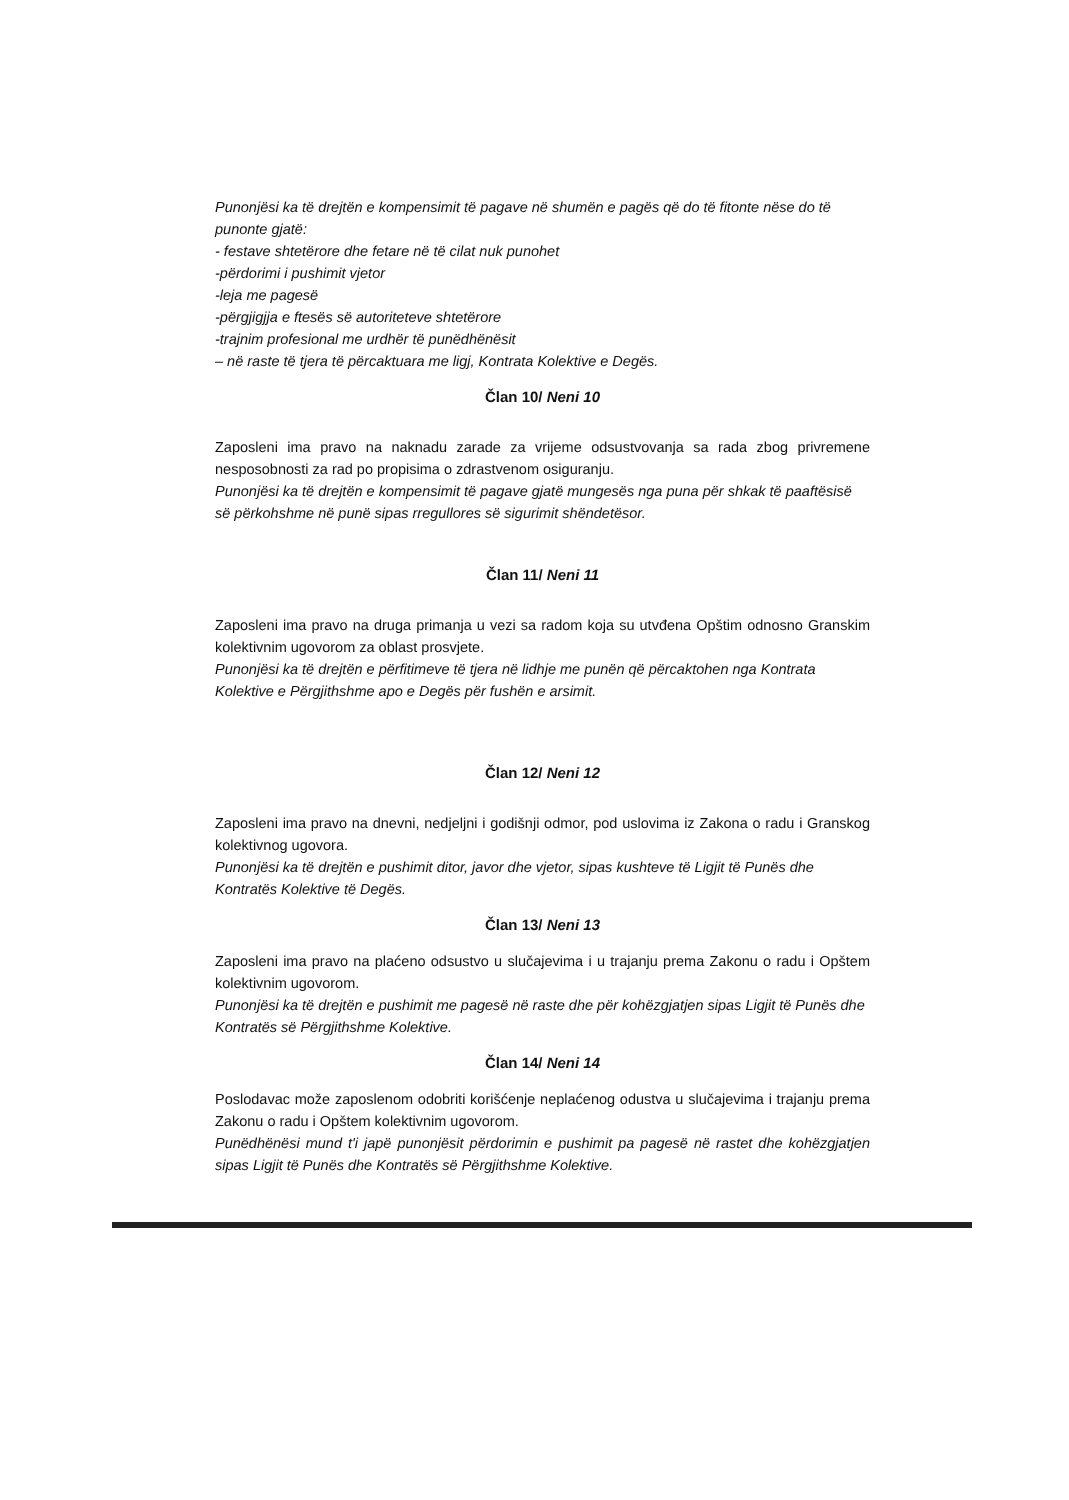Punonjësi ka të drejtën e kompensimit të pagave në shumën e pagës që do të fitonte nëse do të punonte gjatë:
- festave shtetërore dhe fetare në të cilat nuk punohet
-përdorimi i pushimit vjetor
-leja me pagesë
-përgjigjja e ftesës së autoriteteve shtetërore
-trajnim profesional me urdhër të punëdhënësit
– në raste të tjera të përcaktuara me ligj, Kontrata Kolektive e Degës.
Član 10/ Neni 10
Zaposleni ima pravo na naknadu zarade za vrijeme odsustvovanja sa rada zbog privremene nesposobnosti za rad po propisima o zdrastvenom osiguranju.
Punonjësi ka të drejtën e kompensimit të pagave gjatë mungesës nga puna për shkak të paaftësisë së përkohshme në punë sipas rregullores së sigurimit shëndetësor.
Član 11/ Neni 11
Zaposleni ima pravo na druga primanja u vezi sa radom koja su utvđena Opštim odnosno Granskim kolektivnim ugovorom za oblast prosvjete.
Punonjësi ka të drejtën e përfitimeve të tjera në lidhje me punën që përcaktohen nga Kontrata Kolektive e Përgjithshme apo e Degës për fushën e arsimit.
Član 12/ Neni 12
Zaposleni ima pravo na dnevni, nedjeljni i godišnji odmor, pod uslovima iz Zakona o radu i Granskog kolektivnog ugovora.
Punonjësi ka të drejtën e pushimit ditor, javor dhe vjetor, sipas kushteve të Ligjit të Punës dhe Kontratës Kolektive të Degës.
Član 13/ Neni 13
Zaposleni ima pravo na plaćeno odsustvo u slučajevima i u trajanju prema Zakonu o radu i Opštem kolektivnim ugovorom.
Punonjësi ka të drejtën e pushimit me pagesë në raste dhe për kohëzgjatjen sipas Ligjit të Punës dhe Kontratës së Përgjithshme Kolektive.
Član 14/ Neni 14
Poslodavac može zaposlenom odobriti korišćenje neplaćenog odustva u slučajevima i trajanju prema Zakonu o radu i Opštem kolektivnim ugovorom.
Punëdhënësi mund t'i japë punonjësit përdorimin e pushimit pa pagesë në rastet dhe kohëzgjatjen sipas Ligjit të Punës dhe Kontratës së Përgjithshme Kolektive.